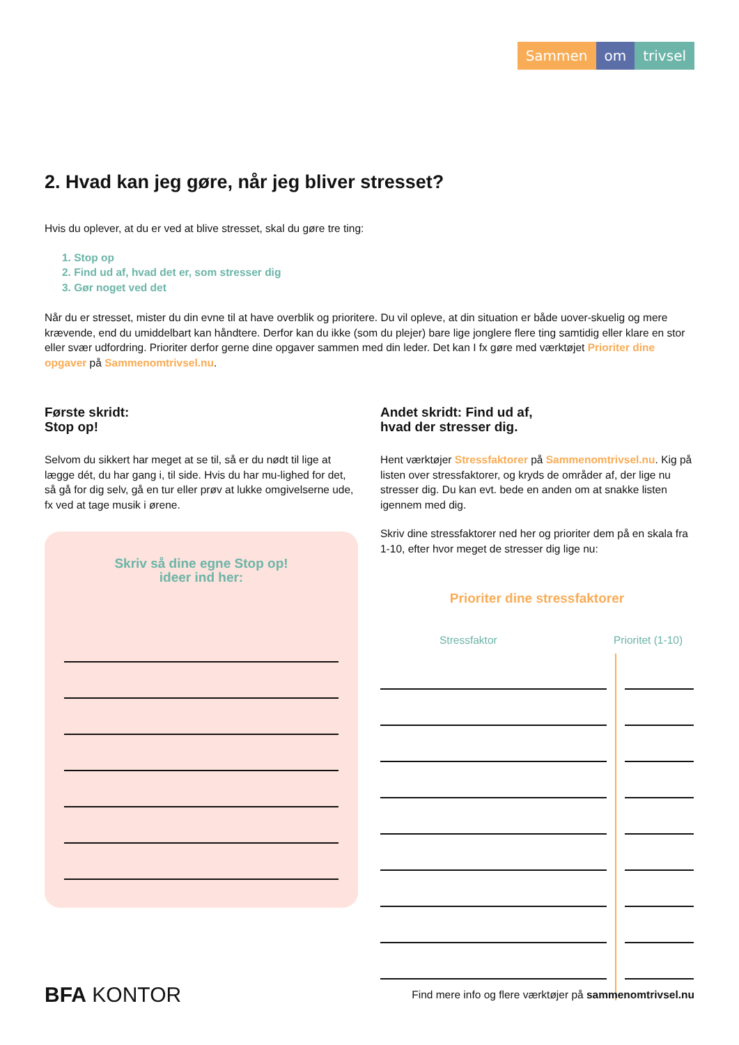Sammen om trivsel
2. Hvad kan jeg gøre, når jeg bliver stresset?
Hvis du oplever, at du er ved at blive stresset, skal du gøre tre ting:
1. Stop op
2. Find ud af, hvad det er, som stresser dig
3. Gør noget ved det
Når du er stresset, mister du din evne til at have overblik og prioritere. Du vil opleve, at din situation er både uover-skuelig og mere krævende, end du umiddelbart kan håndtere. Derfor kan du ikke (som du plejer) bare lige jonglere flere ting samtidig eller klare en stor eller svær udfordring. Prioriter derfor gerne dine opgaver sammen med din leder. Det kan I fx gøre med værktøjet Prioriter dine opgaver på Sammenomtrivsel.nu.
Første skridt:
Stop op!
Selvom du sikkert har meget at se til, så er du nødt til lige at lægge dét, du har gang i, til side. Hvis du har mu-lighed for det, så gå for dig selv, gå en tur eller prøv at lukke omgivelserne ude, fx ved at tage musik i ørene.
Skriv så dine egne Stop op!
ideer ind her:
Andet skridt: Find ud af,
hvad der stresser dig.
Hent værktøjer Stressfaktorer på Sammenomtrivsel.nu. Kig på listen over stressfaktorer, og kryds de områder af, der lige nu stresser dig. Du kan evt. bede en anden om at snakke listen igennem med dig.
Skriv dine stressfaktorer ned her og prioriter dem på en skala fra 1-10, efter hvor meget de stresser dig lige nu:
Prioriter dine stressfaktorer
Stressfaktor Prioritet (1-10)
BFA KONTOR
Find mere info og flere værktøjer på sammenomtrivsel.nu